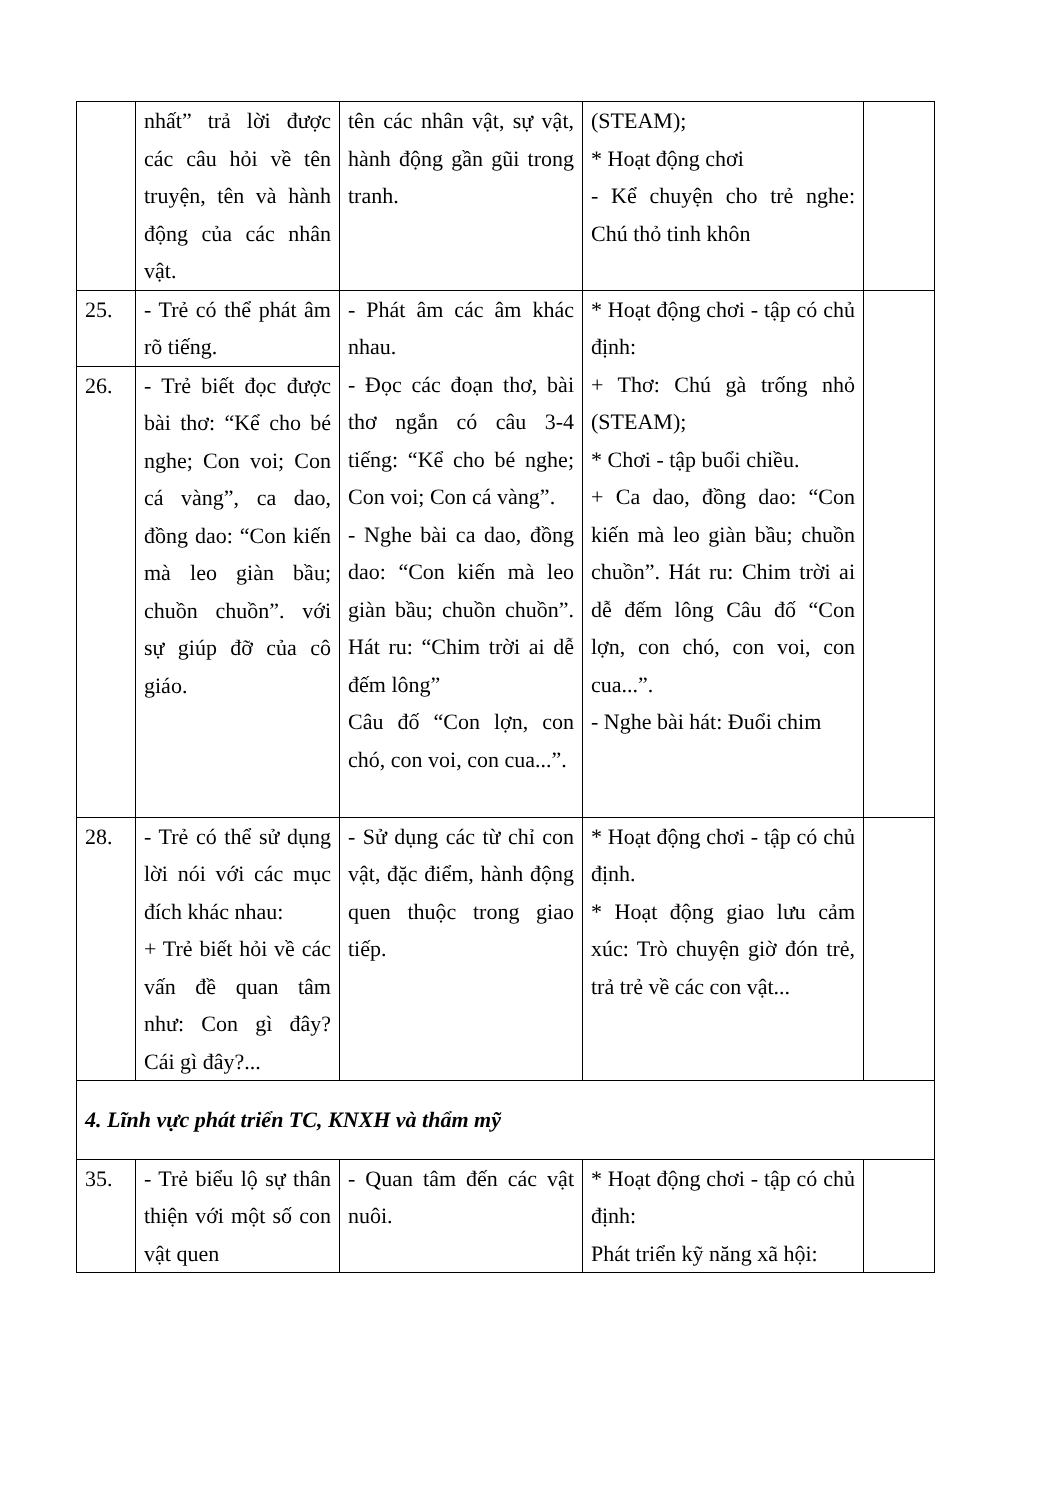| | nhất” trả lời được các câu hỏi về tên truyện, tên và hành động của các nhân vật. | tên các nhân vật, sự vật, hành động gần gũi trong tranh. | (STEAM); * Hoạt động chơi - Kể chuyện cho trẻ nghe: Chú thỏ tinh khôn | |
| 25. | - Trẻ có thể phát âm rõ tiếng. | - Phát âm các âm khác nhau. - Đọc các đoạn thơ, bài thơ ngắn có câu 3-4 tiếng: “Kể cho bé nghe; Con voi; Con cá vàng”. - Nghe bài ca dao, đồng dao: “Con kiến mà leo giàn bầu; chuồn chuồn”. Hát ru: “Chim trời ai dễ đếm lông” Câu đố “Con lợn, con chó, con voi, con cua...”. | * Hoạt động chơi - tập có chủ định: + Thơ: Chú gà trống nhỏ (STEAM); * Chơi - tập buổi chiều. + Ca dao, đồng dao: “Con kiến mà leo giàn bầu; chuồn chuồn”. Hát ru: Chim trời ai dễ đếm lông Câu đố “Con lợn, con chó, con voi, con cua...”. - Nghe bài hát: Đuổi chim | |
| 26. | - Trẻ biết đọc được bài thơ: “Kể cho bé nghe; Con voi; Con cá vàng”, ca dao, đồng dao: “Con kiến mà leo giàn bầu; chuồn chuồn”. với sự giúp đỡ của cô giáo. | | | |
| 28. | - Trẻ có thể sử dụng lời nói với các mục đích khác nhau: + Trẻ biết hỏi về các vấn đề quan tâm như: Con gì đây? Cái gì đây?... | - Sử dụng các từ chỉ con vật, đặc điểm, hành động quen thuộc trong giao tiếp. | * Hoạt động chơi - tập có chủ định. * Hoạt động giao lưu cảm xúc: Trò chuyện giờ đón trẻ, trả trẻ về các con vật... | |
| 4. Lĩnh vực phát triển TC, KNXH và thẩm mỹ | | | | |
| 35. | - Trẻ biểu lộ sự thân thiện với một số con vật quen | - Quan tâm đến các vật nuôi. | * Hoạt động chơi - tập có chủ định: Phát triển kỹ năng xã hội: | |